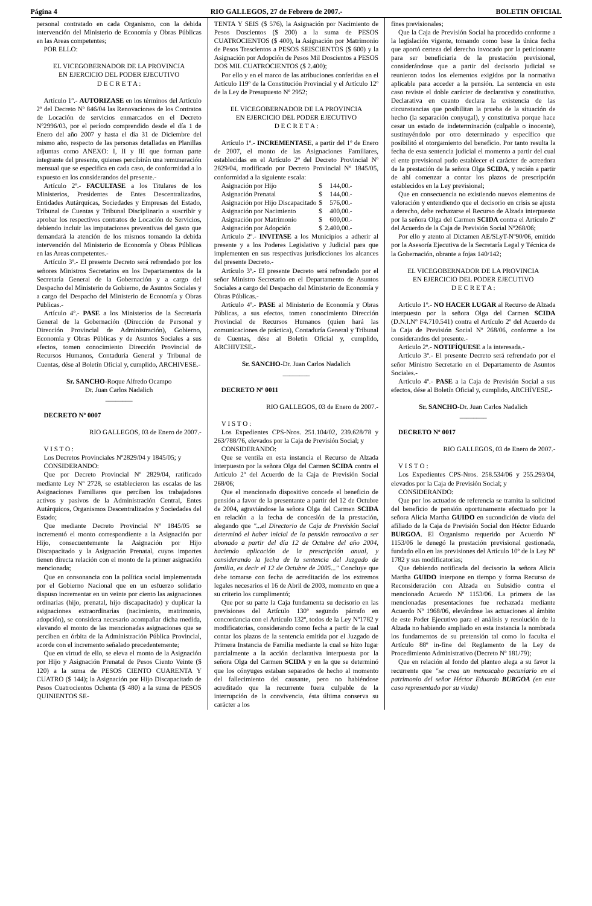Página 4 RIO GALLEGOS, 27 de Febrero de 2007.- BOLETIN OFICIAL
personal contratado en cada Organismo, con la debida intervención del Ministerio de Economía y Obras Públicas en las Areas competentes;
POR ELLO:
EL VICEGOBERNADOR DE LA PROVINCIA
EN EJERCICIO DEL PODER EJECUTIVO
D E C R E T A :
Artículo 1º.- AUTORIZASE en los términos del Artículo 2º del Decreto Nº 846/04 las Renovaciones de los Contratos de Locación de servicios enmarcados en el Decreto Nº2996/03, por el período comprendido desde el día 1 de Enero del año 2007 y hasta el día 31 de Diciembre del mismo año, respecto de las personas detalladas en Planillas adjuntas como ANEXO: I, II y III que forman parte integrante del presente, quienes percibirán una remuneración mensual que se especifica en cada caso, de conformidad a lo expuesto en los considerandos del presente.-
Artículo 2º.- FACULTASE a los Titulares de los Ministerios, Presidentes de Entes Descentralizados, Entidades Autárquicas, Sociedades y Empresas del Estado, Tribunal de Cuentas y Tribunal Disciplinario a suscribir y aprobar los respectivos contratos de Locación de Servicios, debiendo incluir las imputaciones preventivas del gasto que demandará la atención de los mismos tomando la debida intervención del Ministerio de Economía y Obras Públicas en las Areas competentes.-
Artículo 3º.- El presente Decreto será refrendado por los señores Ministros Secretarios en los Departamentos de la Secretaría General de la Gobernación y a cargo del Despacho del Ministerio de Gobierno, de Asuntos Sociales y a cargo del Despacho del Ministerio de Economía y Obras Publicas.-
Artículo 4º.- PASE a los Ministerios de la Secretaría General de la Gobernación (Dirección de Personal y Dirección Provincial de Administración), Gobierno, Economía y Obras Públicas y de Asuntos Sociales a sus efectos, tomen conocimiento Dirección Provincial de Recursos Humanos, Contaduría General y Tribunal de Cuentas, dése al Boletín Oficial y, cumplido, ARCHIVESE.-
Sr. SANCHO-Roque Alfredo Ocampo
Dr. Juan Carlos Nadalich
________
DECRETO Nº 0007
RIO GALLEGOS, 03 de Enero de 2007.-
V I S T O :
Los Decretos Provinciales Nº2829/04 y 1845/05; y
CONSIDERANDO:
Que por Decreto Provincial Nº 2829/04, ratificado mediante Ley Nº 2728, se establecieron las escalas de las Asignaciones Familiares que perciben los trabajadores activos y pasivos de la Administración Central, Entes Autárquicos, Organismos Descentralizados y Sociedades del Estado;
Que mediante Decreto Provincial Nº 1845/05 se incrementó el monto correspondiente a la Asignación por Hijo, consecuentemente la Asignación por Hijo Discapacitado y la Asignación Prenatal, cuyos importes tienen directa relación con el monto de la primer asignación mencionada;
Que en consonancia con la política social implementada por el Gobierno Nacional que en un esfuerzo solidario dispuso incrementar en un veinte por ciento las asignaciones ordinarias (hijo, prenatal, hijo discapacitado) y duplicar la asignaciones extraordinarias (nacimiento, matrimonio, adopción), se considera necesario acompañar dicha medida, elevando el monto de las mencionadas asignaciones que se perciben en órbita de la Administración Pública Provincial, acorde con el incremento señalado precedentemente;
Que en virtud de ello, se eleva el monto de la Asignación por Hijo y Asignación Prenatal de Pesos Ciento Veinte ($ 120) a la suma de PESOS CIENTO CUARENTA Y CUATRO ($ 144); la Asignación por Hijo Discapacitado de Pesos Cuatrocientos Ochenta ($ 480) a la suma de PESOS QUINIENTOS SE-
TENTA Y SEIS ($ 576), la Asignación por Nacimiento de Pesos Doscientos ($ 200) a la suma de PESOS CUATROCIENTOS ($ 400), la Asignación por Matrimonio de Pesos Trescientos a PESOS SEISCIENTOS ($ 600) y la Asignación por Adopción de Pesos Mil Doscientos a PESOS DOS MIL CUATROCIENTOS ($ 2.400);
Por ello y en el marco de las atribuciones conferidas en el Artículo 119º de la Constitución Provincial y el Artículo 12º de la Ley de Presupuesto Nº 2952;
EL VICEGOBERNADOR DE LA PROVINCIA
EN EJERCICIO DEL PODER EJECUTIVO
D E C R E T A :
Artículo 1º.- INCREMENTASE, a partir del 1º de Enero de 2007, el monto de las Asignaciones Familiares, establecidas en el Artículo 2º del Decreto Provincial Nº 2829/04, modificado por Decreto Provincial Nº 1845/05, conformidad a la siguiente escala:
| Asignación por Hijo | $ | 144,00.- |
| Asignación Prenatal | $ | 144,00.- |
| Asignación por Hijo Discapacitado | $ | 576,00.- |
| Asignación por Nacimiento | $ | 400,00.- |
| Asignación por Matrimonio | $ | 600,00.- |
| Asignación por Adopción | $ | 2.400,00.- |
Artículo 2º.- INVITASE a los Municipios a adherir al presente y a los Poderes Legislativo y Judicial para que implementen en sus respectivas jurisdicciones los alcances del presente Decreto.-
Artículo 3º.- El presente Decreto será refrendado por el señor Ministro Secretario en el Departamento de Asuntos Sociales a cargo del Despacho del Ministerio de Economía y Obras Públicas.-
Artículo 4º.- PASE al Ministerio de Economía y Obras Públicas, a sus efectos, tomen conocimiento Dirección Provincial de Recursos Humanos (quien hará las comunicaciones de práctica), Contaduría General y Tribunal de Cuentas, dése al Boletín Oficial y, cumplido, ARCHIVESE.-
Sr. SANCHO-Dr. Juan Carlos Nadalich
________
DECRETO Nº 0011
RIO GALLEGOS, 03 de Enero de 2007.-
V I S T O :
Los Expedientes CPS-Nros. 251.104/02, 239.628/78 y 263/788/76, elevados por la Caja de Previsión Social; y
CONSIDERANDO:
Que se ventila en esta instancia el Recurso de Alzada interpuesto por la señora Olga del Carmen SCIDA contra el Artículo 2º del Acuerdo de la Caja de Previsión Social 268/06;
Que el mencionado dispositivo concede el beneficio de pensión a favor de la presentante a partir del 12 de Octubre de 2004, agraviándose la señora Olga del Carmen SCIDA en relación a la fecha de concesión de la prestación, alegando que "...el Directorio de Caja de Previsión Social determinó el haber inicial de la pensión retroactivo a ser abonado a partir del día 12 de Octubre del año 2004, haciendo aplicación de la prescripción anual, y considerando la fecha de la sentencia del Juzgado de familia, es decir el 12 de Octubre de 2005..." Concluye que debe tomarse con fecha de acreditación de los extremos legales necesarios el 16 de Abril de 2003, momento en que a su criterio los cumplimentó;
Que por su parte la Caja fundamenta su decisorio en las previsiones del Artículo 130º segundo párrafo en concordancia con el Artículo 132º, todos de la Ley Nº1782 y modificatorias, considerando como fecha a partir de la cual contar los plazos de la sentencia emitida por el Juzgado de Primera Instancia de Familia mediante la cual se hizo lugar parcialmente a la acción declarativa interpuesta por la señora Olga del Carmen SCIDA y en la que se determinó que los cónyuges estaban separados de hecho al momento del fallecimiento del causante, pero no habiéndose acreditado que la recurrente fuera culpable de la interrupción de la convivencia, ésta última conserva su carácter a los
fines previsionales;
Que la Caja de Previsión Social ha procedido conforme a la legislación vigente, tomando como base la única fecha que aportó certeza del derecho invocado por la peticionante para ser beneficiaria de la prestación previsional, considerándose que a partir del decisorio judicial se reunieron todos los elementos exigidos por la normativa aplicable para acceder a la pensión. La sentencia en este caso reviste el doble carácter de declarativa y constitutiva. Declarativa en cuanto declara la existencia de las circunstancias que posibilitan la prueba de la situación de hecho (la separación conyugal), y constitutiva porque hace cesar un estado de indeterminación (culpable o inocente), sustituyéndolo por otro determinado y específico que posibilitó el otorgamiento del beneficio. Por tanto resulta la fecha de esta sentencia judicial el momento a partir del cual el ente previsional pudo establecer el carácter de acreedora de la prestación de la señora Olga SCIDA, y recién a partir de ahí comenzar a contar los plazos de prescripción establecidos en la Ley previsional;
Que en consecuencia no existiendo nuevos elementos de valoración y entendiendo que el decisorio en crisis se ajusta a derecho, debe rechazarse el Recurso de Alzada interpuesto por la señora Olga del Carmen SCIDA contra el Artículo 2º del Acuerdo de la Caja de Previsión Social Nº268/06;
Por ello y atento al Dictamen AE/SLyT-Nº90/06, emitido por la Asesoría Ejecutiva de la Secretaría Legal y Técnica de la Gobernación, obrante a fojas 140/142;
EL VICEGOBERNADOR DE LA PROVINCIA
EN EJERCICIO DEL PODER EJECUTIVO
D E C R E T A :
Artículo 1º.- NO HACER LUGAR al Recurso de Alzada interpuesto por la señora Olga del Carmen SCIDA (D.N.I.Nº F4.710.541) contra el Artículo 2º del Acuerdo de la Caja de Previsión Social Nº 268/06, conforme a los considerandos del presente.-
Artículo 2º.- NOTIFÍQUESE a la interesada.-
Artículo 3º.- El presente Decreto será refrendado por el señor Ministro Secretario en el Departamento de Asuntos Sociales.-
Artículo 4º.- PASE a la Caja de Previsión Social a sus efectos, dése al Boletín Oficial y, cumplido, ARCHÍVESE.-
Sr. SANCHO-Dr. Juan Carlos Nadalich
________
DECRETO Nº 0017
RIO GALLEGOS, 03 de Enero de 2007.-
V I S T O :
Los Expedientes CPS-Nros. 258.534/06 y 255.293/04, elevados por la Caja de Previsión Social; y
CONSIDERANDO:
Que por los actuados de referencia se tramita la solicitud del beneficio de pensión oportunamente efectuado por la señora Alicia Martha GUIDO en sucondición de viuda del afiliado de la Caja de Previsión Social don Héctor Eduardo BURGOA. El Organismo requerido por Acuerdo Nº 1153/06 le denegó la prestación previsional gestionada, fundado ello en las previsiones del Artículo 10º de la Ley Nº 1782 y sus modificatorias;
Que debiendo notificada del decisorio la señora Alicia Martha GUIDO interpone en tiempo y forma Recurso de Reconsideración con Alzada en Subsidio contra el mencionado Acuerdo Nº 1153/06. La primera de las mencionadas presentaciones fue rechazada mediante Acuerdo Nº 1968/06, elevándose las actuaciones al ámbito de este Poder Ejecutivo para el análisis y resolución de la Alzada no habiendo ampliado en esta instancia la nombrada los fundamentos de su pretensión tal como lo faculta el Artículo 88º in-fine del Reglamento de la Ley de Procedimiento Administrativo (Decreto Nº 181/79);
Que en relación al fondo del planteo alega a su favor la recurrente que "se crea un menoscabo pecuniario en el patrimonio del señor Héctor Eduardo BURGOA (en este caso representado por su viuda)